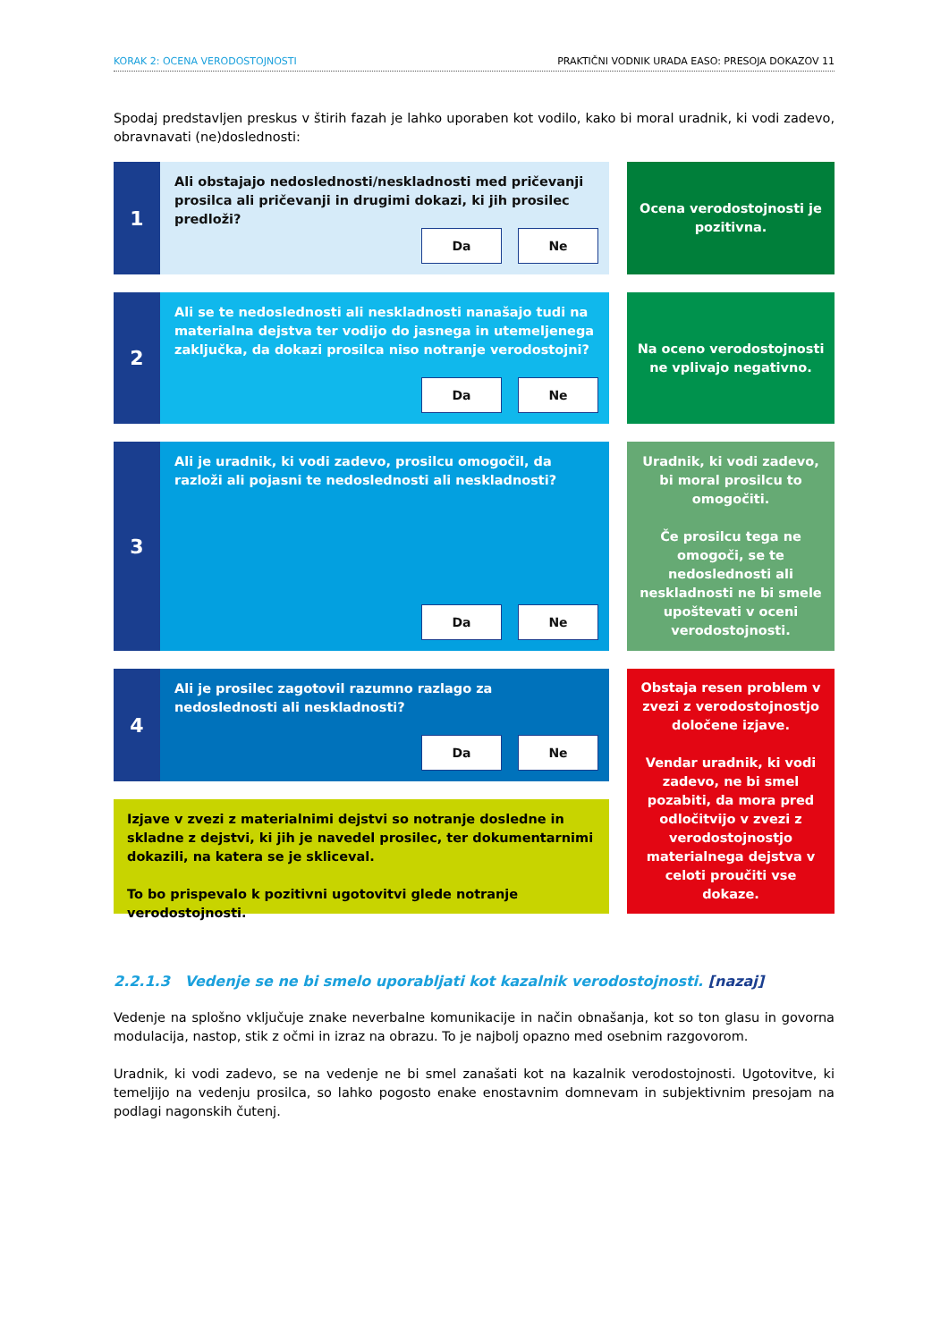KORAK 2: OCENA VERODOSTOJNOSTI PRAKTIČNI VODNIK URADA EASO: PRESOJA DOKAZOV 11
Spodaj predstavljen preskus v štirih fazah je lahko uporaben kot vodilo, kako bi moral uradnik, ki vodi zadevo, obravnavati (ne)doslednosti:
1
Ali obstajajo nedoslednosti/neskladnosti med pričevanji prosilca ali pričevanji in drugimi dokazi, ki jih prosilec predloži?
Da Ne
Ocena verodostojnosti je pozitivna.
2
Ali se te nedoslednosti ali neskladnosti nanašajo tudi na materialna dejstva ter vodijo do jasnega in utemeljenega zaključka, da dokazi prosilca niso notranje verodostojni?
Da Ne
Na oceno verodostojnosti ne vplivajo negativno.
3
Ali je uradnik, ki vodi zadevo, prosilcu omogočil, da razloži ali pojasni te nedoslednosti ali neskladnosti?
Da Ne
Uradnik, ki vodi zadevo, bi moral prosilcu to omogočiti.
Če prosilcu tega ne omogoči, se te nedoslednosti ali neskladnosti ne bi smele upoštevati v oceni verodostojnosti.
4
Ali je prosilec zagotovil razumno razlago za nedoslednosti ali neskladnosti?
Da Ne
Izjave v zvezi z materialnimi dejstvi so notranje dosledne in skladne z dejstvi, ki jih je navedel prosilec, ter dokumentarnimi dokazili, na katera se je skliceval.
To bo prispevalo k pozitivni ugotovitvi glede notranje verodostojnosti.
Obstaja resen problem v zvezi z verodostojnostjo določene izjave.
Vendar uradnik, ki vodi zadevo, ne bi smel pozabiti, da mora pred odločitvijo v zvezi z verodostojnostjo materialnega dejstva v celoti proučiti vse dokaze.
2.2.1.3 Vedenje se ne bi smelo uporabljati kot kazalnik verodostojnosti. [nazaj]
Vedenje na splošno vključuje znake neverbalne komunikacije in način obnašanja, kot so ton glasu in govorna modulacija, nastop, stik z očmi in izraz na obrazu. To je najbolj opazno med osebnim razgovorom.
Uradnik, ki vodi zadevo, se na vedenje ne bi smel zanašati kot na kazalnik verodostojnosti. Ugotovitve, ki temeljijo na vedenju prosilca, so lahko pogosto enake enostavnim domnevam in subjektivnim presojam na podlagi nagonskih čutenj.